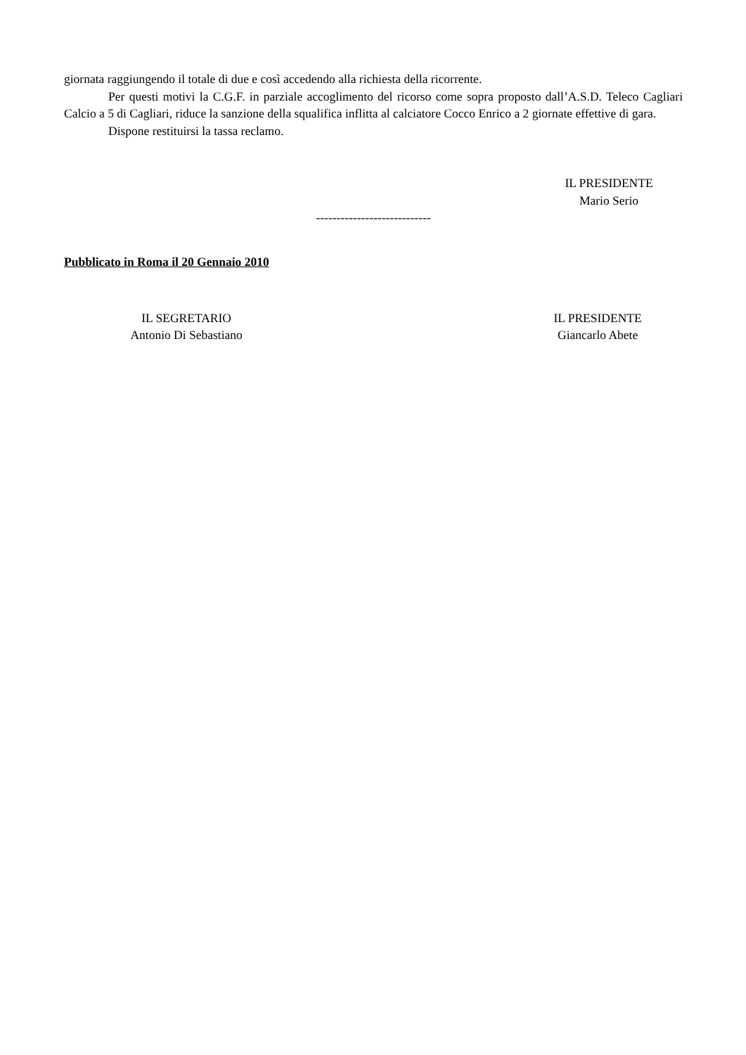giornata raggiungendo il totale di due e così accedendo alla richiesta della ricorrente.
Per questi motivi la C.G.F. in parziale accoglimento del ricorso come sopra proposto dall’A.S.D. Teleco Cagliari Calcio a 5 di Cagliari, riduce la sanzione della squalifica inflitta al calciatore Cocco Enrico a 2 giornate effettive di gara.
Dispone restituirsi la tassa reclamo.
IL PRESIDENTE
Mario Serio
----------------------------
Pubblicato in Roma il 20 Gennaio 2010
IL SEGRETARIO
Antonio Di Sebastiano
IL PRESIDENTE
Giancarlo Abete